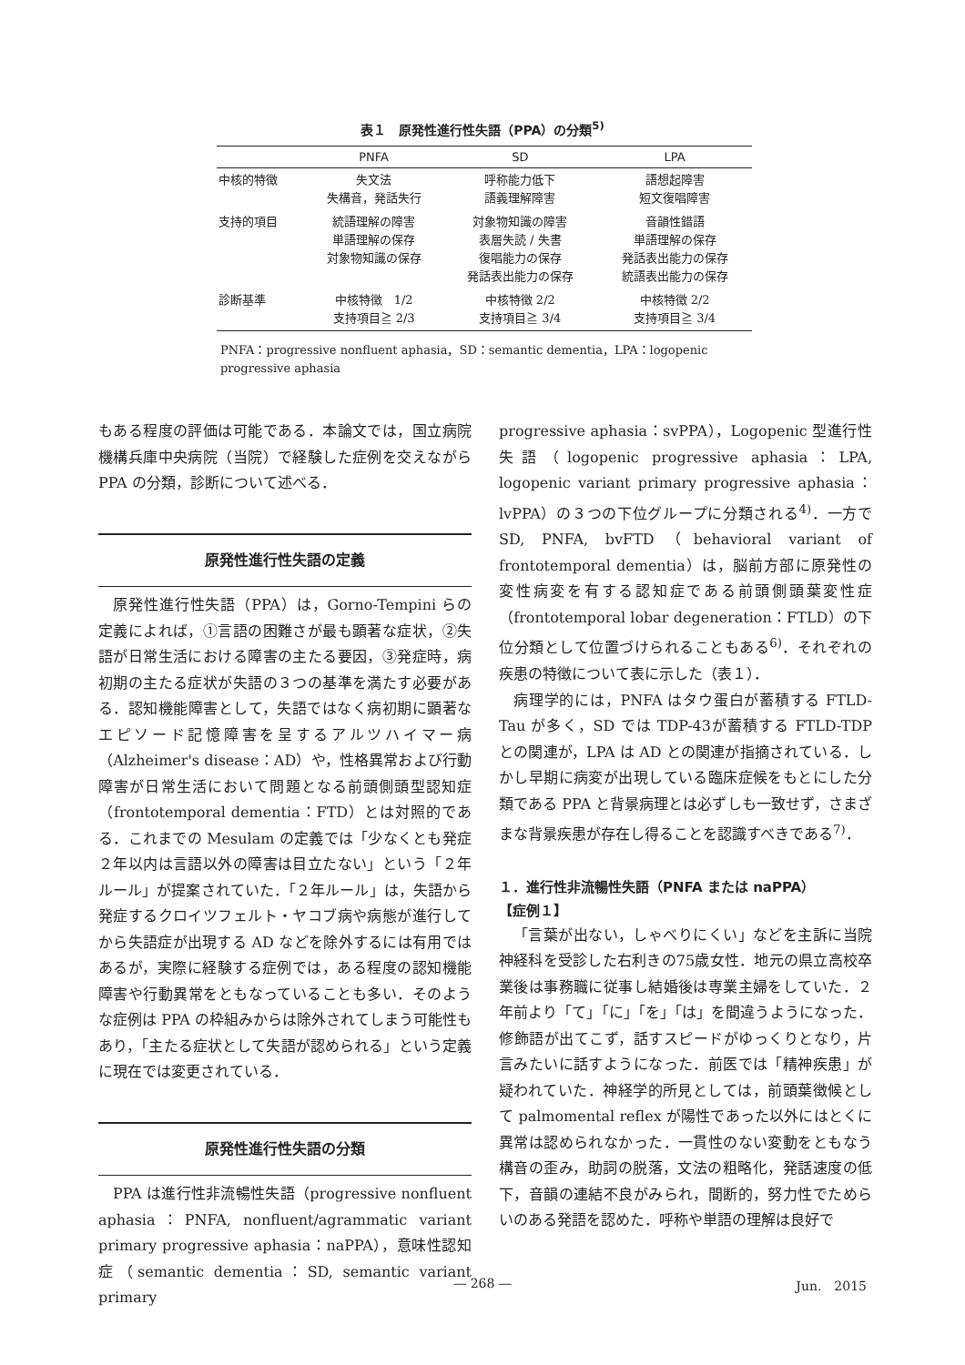表１　原発性進行性失語（PPA）の分類<sup>5)</sup>
| | PNFA | SD | LPA |
| --- | --- | --- | --- |
| 中核的特徴 | 失文法 失構音，発話失行 | 呼称能力低下 語義理解障害 | 語想起障害 短文復唱障害 |
| 支持的項目 | 統語理解の障害 単語理解の保存 対象物知識の保存 | 対象物知識の障害 表層失読 / 失書 復唱能力の保存 発話表出能力の保存 | 音韻性錯語 単語理解の保存 発話表出能力の保存 統語表出能力の保存 |
| 診断基準 | 中核特徴 1/2 支持項目≧ 2/3 | 中核特徴 2/2 支持項目≧ 3/4 | 中核特徴 2/2 支持項目≧ 3/4 |
PNFA：progressive nonfluent aphasia，SD：semantic dementia，LPA：logopenic progressive aphasia
もある程度の評価は可能である．本論文では，国立病院機構兵庫中央病院（当院）で経験した症例を交えながら PPA の分類，診断について述べる．
原発性進行性失語の定義
原発性進行性失語（PPA）は，Gorno-Tempini らの定義によれば，①言語の困難さが最も顕著な症状，②失語が日常生活における障害の主たる要因，③発症時，病初期の主たる症状が失語の３つの基準を満たす必要がある．認知機能障害として，失語ではなく病初期に顕著なエピソード記憶障害を呈するアルツハイマー病（Alzheimer's disease：AD）や，性格異常および行動障害が日常生活において問題となる前頭側頭型認知症（frontotemporal dementia：FTD）とは対照的である．これまでの Mesulam の定義では「少なくとも発症２年以内は言語以外の障害は目立たない」という「２年ルール」が提案されていた．「２年ルール」は，失語から発症するクロイツフェルト・ヤコブ病や病態が進行してから失語症が出現する AD などを除外するには有用ではあるが，実際に経験する症例では，ある程度の認知機能障害や行動異常をともなっていることも多い．そのような症例は PPA の枠組みからは除外されてしまう可能性もあり，「主たる症状として失語が認められる」という定義に現在では変更されている．
原発性進行性失語の分類
PPA は進行性非流暢性失語（progressive nonfluent aphasia：PNFA, nonfluent/agrammatic variant primary progressive aphasia：naPPA），意味性認知症（semantic dementia：SD, semantic variant primary
progressive aphasia：svPPA），Logopenic 型進行性失語（logopenic progressive aphasia：LPA, logopenic variant primary progressive aphasia：lvPPA）の３つの下位グループに分類される<sup>4)</sup>．一方で SD, PNFA, bvFTD（behavioral variant of frontotemporal dementia）は，脳前方部に原発性の変性病変を有する認知症である前頭側頭葉変性症（frontotemporal lobar degeneration：FTLD）の下位分類として位置づけられることもある<sup>6)</sup>．それぞれの疾患の特徴について表に示した（表１）．
病理学的には，PNFA はタウ蛋白が蓄積する FTLD-Tau が多く，SD では TDP-43が蓄積する FTLD-TDP との関連が，LPA は AD との関連が指摘されている．しかし早期に病変が出現している臨床症候をもとにした分類である PPA と背景病理とは必ずしも一致せず，さまざまな背景疾患が存在し得ることを認識すべきである<sup>7)</sup>．
１．進行性非流暢性失語（PNFA または naPPA）
【症例１】
「言葉が出ない，しゃべりにくい」などを主訴に当院神経科を受診した右利きの75歳女性．地元の県立高校卒業後は事務職に従事し結婚後は専業主婦をしていた．２年前より「て」「に」「を」「は」を間違うようになった．修飾語が出てこず，話すスピードがゆっくりとなり，片言みたいに話すようになった．前医では「精神疾患」が疑われていた．神経学的所見としては，前頭葉徴候として palmomental reflex が陽性であった以外にはとくに異常は認められなかった．一貫性のない変動をともなう構音の歪み，助詞の脱落，文法の粗略化，発話速度の低下，音韻の連結不良がみられ，間断的，努力性でためらいのある発語を認めた．呼称や単語の理解は良好で
― 268 ― Jun.　2015